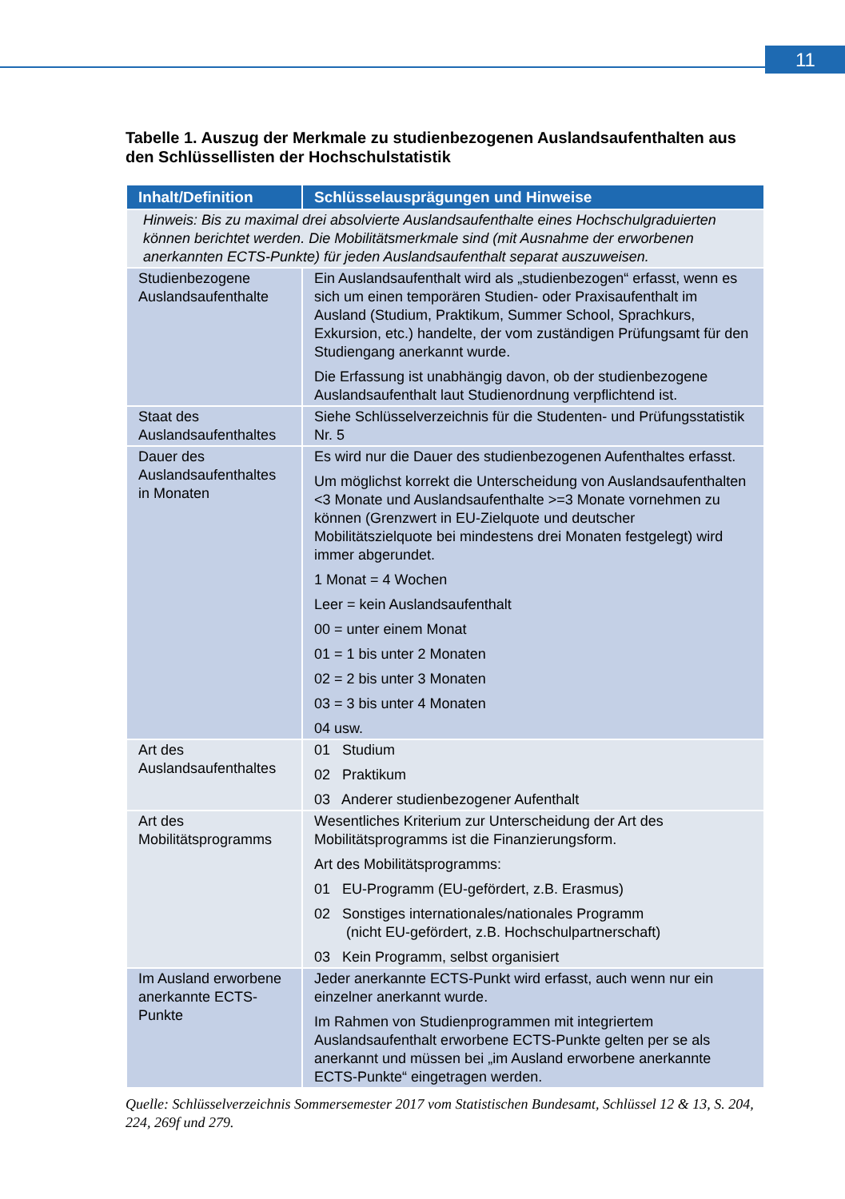11
Tabelle 1. Auszug der Merkmale zu studienbezogenen Auslandsaufenthalten aus den Schlüssellisten der Hochschulstatistik
| Inhalt/Definition | Schlüsselausprägungen und Hinweise |
| --- | --- |
| Hinweis: Bis zu maximal drei absolvierte Auslandsaufenthalte eines Hochschulgraduierten können berichtet werden. Die Mobilitätsmerkmale sind (mit Ausnahme der erworbenen anerkannten ECTS-Punkte) für jeden Auslandsaufenthalt separat auszuweisen. | |
| Studienbezogene Auslandsaufenthalte | Ein Auslandsaufenthalt wird als „studienbezogen“ erfasst, wenn es sich um einen temporären Studien- oder Praxisaufenthalt im Ausland (Studium, Praktikum, Summer School, Sprachkurs, Exkursion, etc.) handelte, der vom zuständigen Prüfungsamt für den Studiengang anerkannt wurde. Die Erfassung ist unabhängig davon, ob der studienbezogene Auslandsaufenthalt laut Studienordnung verpflichtend ist. |
| Staat des Auslandsaufenthaltes | Siehe Schlüsselverzeichnis für die Studenten- und Prüfungsstatistik Nr. 5 |
| Dauer des Auslandsaufenthaltes in Monaten | Es wird nur die Dauer des studienbezogenen Aufenthaltes erfasst. Um möglichst korrekt die Unterscheidung von Auslandsaufenthalten <3 Monate und Auslandsaufenthalte >=3 Monate vornehmen zu können (Grenzwert in EU-Zielquote und deutscher Mobilitätszielquote bei mindestens drei Monaten festgelegt) wird immer abgerundet. 1 Monat = 4 Wochen Leer = kein Auslandsaufenthalt 00 = unter einem Monat 01 = 1 bis unter 2 Monaten 02 = 2 bis unter 3 Monaten 03 = 3 bis unter 4 Monaten 04 usw. |
| Art des Auslandsaufenthaltes | 01 Studium 02 Praktikum 03 Anderer studienbezogener Aufenthalt |
| Art des Mobilitätsprogramms | Wesentliches Kriterium zur Unterscheidung der Art des Mobilitätsprogramms ist die Finanzierungsform. Art des Mobilitätsprogramms: 01 EU-Programm (EU-gefördert, z.B. Erasmus) 02 Sonstiges internationales/nationales Programm (nicht EU-gefördert, z.B. Hochschulpartnerschaft) 03 Kein Programm, selbst organisiert |
| Im Ausland erworbene anerkannte ECTS-Punkte | Jeder anerkannte ECTS-Punkt wird erfasst, auch wenn nur ein einzelner anerkannt wurde. Im Rahmen von Studienprogrammen mit integriertem Auslandsaufenthalt erworbene ECTS-Punkte gelten per se als anerkannt und müssen bei „im Ausland erworbene anerkannte ECTS-Punkte“ eingetragen werden. |
Quelle: Schlüsselverzeichnis Sommersemester 2017 vom Statistischen Bundesamt, Schlüssel 12 & 13, S. 204, 224, 269f und 279.